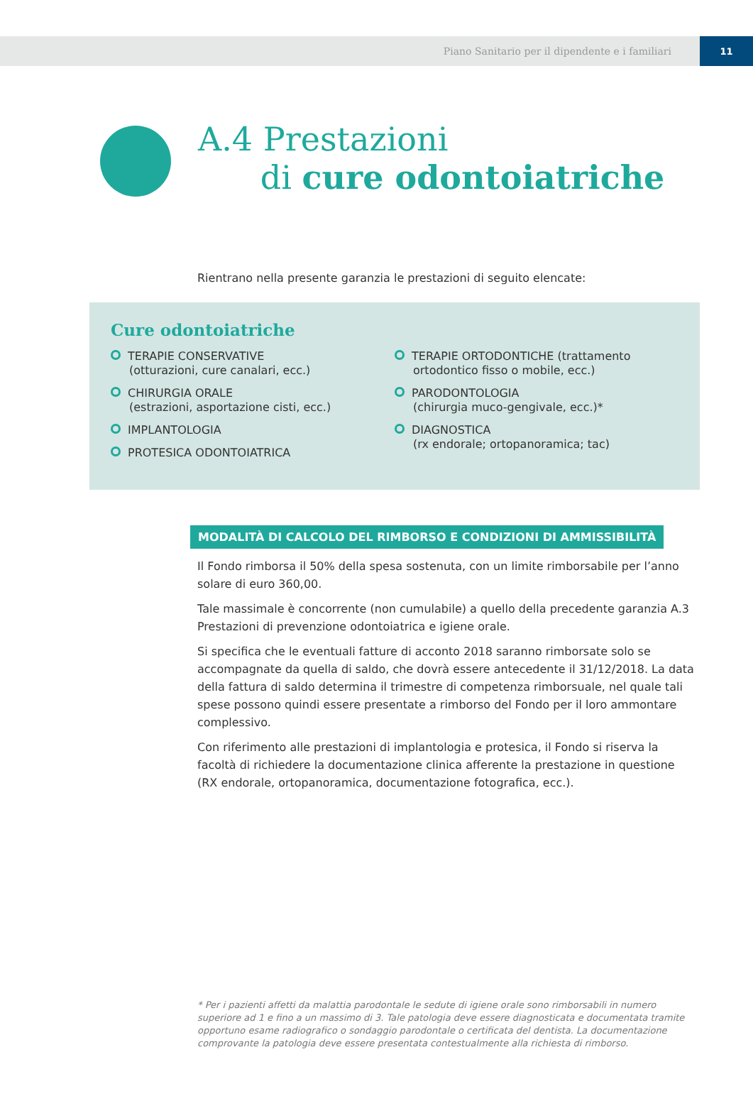Piano Sanitario per il dipendente e i familiari
11
A.4 Prestazioni
di cure odontoiatriche
Rientrano nella presente garanzia le prestazioni di seguito elencate:
Cure odontoiatriche
TERAPIE CONSERVATIVE
(otturazioni, cure canalari, ecc.)
CHIRURGIA ORALE
(estrazioni, asportazione cisti, ecc.)
IMPLANTOLOGIA
PROTESICA ODONTOIATRICA
TERAPIE ORTODONTICHE (trattamento
ortodontico fisso o mobile, ecc.)
PARODONTOLOGIA
(chirurgia muco-gengivale, ecc.)*
DIAGNOSTICA
(rx endorale; ortopanoramica; tac)
MODALITÀ DI CALCOLO DEL RIMBORSO E CONDIZIONI DI AMMISSIBILITÀ
Il Fondo rimborsa il 50% della spesa sostenuta, con un limite rimborsabile per l’anno solare di euro 360,00.
Tale massimale è concorrente (non cumulabile) a quello della precedente garanzia A.3 Prestazioni di prevenzione odontoiatrica e igiene orale.
Si specifica che le eventuali fatture di acconto 2018 saranno rimborsate solo se accompagnate da quella di saldo, che dovrà essere antecedente il 31/12/2018. La data della fattura di saldo determina il trimestre di competenza rimborsuale, nel quale tali spese possono quindi essere presentate a rimborso del Fondo per il loro ammontare complessivo.
Con riferimento alle prestazioni di implantologia e protesica, il Fondo si riserva la facoltà di richiedere la documentazione clinica afferente la prestazione in questione (RX endorale, ortopanoramica, documentazione fotografica, ecc.).
* Per i pazienti affetti da malattia parodontale le sedute di igiene orale sono rimborsabili in numero superiore ad 1 e fino a un massimo di 3. Tale patologia deve essere diagnosticata e documentata tramite opportuno esame radiografico o sondaggio parodontale o certificata del dentista. La documentazione comprovante la patologia deve essere presentata contestualmente alla richiesta di rimborso.